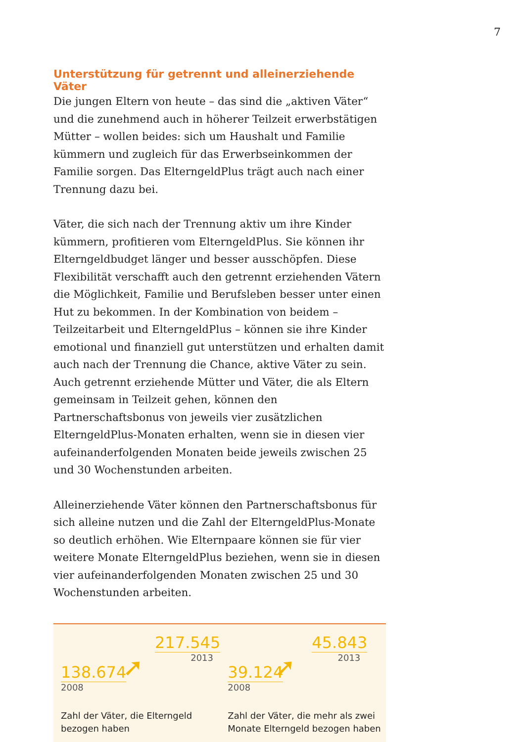7
Unterstützung für getrennt und alleinerziehende Väter
Die jungen Eltern von heute – das sind die „aktiven Väter“ und die zunehmend auch in höherer Teilzeit erwerbstätigen Mütter – wollen beides: sich um Haushalt und Familie kümmern und zugleich für das Erwerbseinkommen der Familie sorgen. Das ElterngeldPlus trägt auch nach einer Trennung dazu bei.
Väter, die sich nach der Trennung aktiv um ihre Kinder kümmern, profitieren vom ElterngeldPlus. Sie können ihr Elterngeldbudget länger und besser ausschöpfen. Diese Flexibilität verschafft auch den getrennt erziehenden Vätern die Möglichkeit, Familie und Berufsleben besser unter einen Hut zu bekommen. In der Kombination von beidem – Teilzeitarbeit und ElterngeldPlus – können sie ihre Kinder emotional und finanziell gut unterstützen und erhalten damit auch nach der Trennung die Chance, aktive Väter zu sein. Auch getrennt erziehende Mütter und Väter, die als Eltern gemeinsam in Teilzeit gehen, können den Partnerschaftsbonus von jeweils vier zusätzlichen ElterngeldPlus-Monaten erhalten, wenn sie in diesen vier aufeinanderfolgenden Monaten beide jeweils zwischen 25 und 30 Wochenstunden arbeiten.
Alleinerziehende Väter können den Partnerschaftsbonus für sich alleine nutzen und die Zahl der ElterngeldPlus-Monate so deutlich erhöhen. Wie Elternpaare können sie für vier weitere Monate ElterngeldPlus beziehen, wenn sie in diesen vier aufeinanderfolgenden Monaten zwischen 25 und 30 Wochenstunden arbeiten.
217.545
2013
➚
138.674
2008
Zahl der Väter, die Elterngeld
bezogen haben
45.843
2013
➚
39.124
2008
Zahl der Väter, die mehr als zwei
Monate Elterngeld bezogen haben